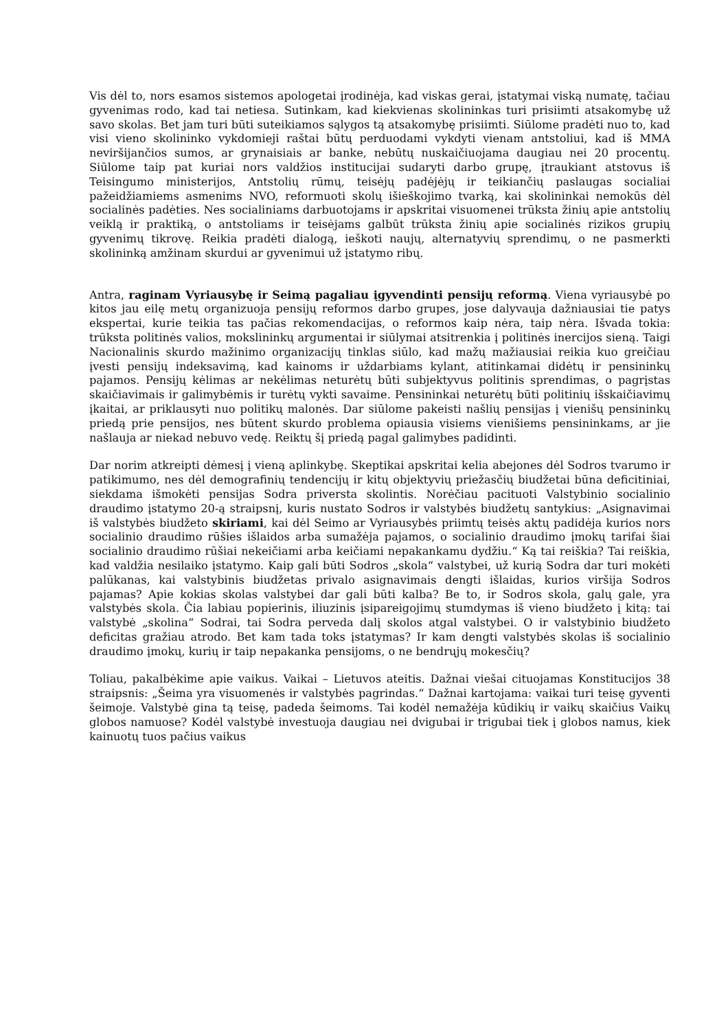Vis dėl to, nors esamos sistemos apologetai įrodinėja, kad viskas gerai, įstatymai viską numatę, tačiau gyvenimas rodo, kad tai netiesa. Sutinkam, kad kiekvienas skolininkas turi prisiimti atsakomybę už savo skolas. Bet jam turi būti suteikiamos sąlygos tą atsakomybę prisiimti. Siūlome pradėti nuo to, kad visi vieno skolininko vykdomieji raštai būtų perduodami vykdyti vienam antstoliui, kad iš MMA neviršijančios sumos, ar grynaisiais ar banke, nebūtų nuskaičiuojama daugiau nei 20 procentų. Siūlome taip pat kuriai nors valdžios institucijai sudaryti darbo grupę, įtraukiant atstovus iš Teisingumo ministerijos, Antstolių rūmų, teisėjų padėjėjų ir teikiančių paslaugas socialiai pažeidžiamiems asmenims NVO, reformuoti skolų išieškojimo tvarką, kai skolininkai nemokūs dėl socialinės padėties. Nes socialiniams darbuotojams ir apskritai visuomenei trūksta žinių apie antstolių veiklą ir praktiką, o antstoliams ir teisėjams galbūt trūksta žinių apie socialinės rizikos grupių gyvenimų tikrovę. Reikia pradėti dialogą, ieškoti naujų, alternatyvių sprendimų, o ne pasmerkti skolininką amžinam skurdui ar gyvenimui už įstatymo ribų.
Antra, raginam Vyriausybę ir Seimą pagaliau įgyvendinti pensijų reformą. Viena vyriausybė po kitos jau eilę metų organizuoja pensijų reformos darbo grupes, jose dalyvauja dažniausiai tie patys ekspertai, kurie teikia tas pačias rekomendacijas, o reformos kaip nėra, taip nėra. Išvada tokia: trūksta politinės valios, mokslininkų argumentai ir siūlymai atsitrenkia į politinės inercijos sieną. Taigi Nacionalinis skurdo mažinimo organizacijų tinklas siūlo, kad mažų mažiausiai reikia kuo greičiau įvesti pensijų indeksavimą, kad kainoms ir uždarbiams kylant, atitinkamai didėtų ir pensininkų pajamos. Pensijų kėlimas ar nekėlimas neturėtų būti subjektyvus politinis sprendimas, o pagrįstas skaičiavimais ir galimybėmis ir turėtų vykti savaime. Pensininkai neturėtų būti politinių išskaičiavimų įkaitai, ar priklausyti nuo politikų malonės. Dar siūlome pakeisti našlių pensijas į vienišų pensininkų priedą prie pensijos, nes būtent skurdo problema opiausia visiems vienišiems pensininkams, ar jie našlauja ar niekad nebuvo vedę. Reiktų šį priedą pagal galimybes padidinti.
Dar norim atkreipti dėmesį į vieną aplinkybę. Skeptikai apskritai kelia abejones dėl Sodros tvarumo ir patikimumo, nes dėl demografinių tendencijų ir kitų objektyvių priežasčių biudžetai būna deficitiniai, siekdama išmokėti pensijas Sodra priversta skolintis. Norėčiau pacituoti Valstybinio socialinio draudimo įstatymo 20-ą straipsnį, kuris nustato Sodros ir valstybės biudžetų santykius: „Asignavimai iš valstybės biudžeto skiriami, kai dėl Seimo ar Vyriausybės priimtų teisės aktų padidėja kurios nors socialinio draudimo rūšies išlaidos arba sumažėja pajamos, o socialinio draudimo įmokų tarifai šiai socialinio draudimo rūšiai nekeičiami arba keičiami nepakankamu dydžiu.“ Ką tai reiškia? Tai reiškia, kad valdžia nesilaiko įstatymo. Kaip gali būti Sodros „skola“ valstybei, už kurią Sodra dar turi mokėti palūkanas, kai valstybinis biudžetas privalo asignavimais dengti išlaidas, kurios viršija Sodros pajamas? Apie kokias skolas valstybei dar gali būti kalba? Be to, ir Sodros skola, galų gale, yra valstybės skola. Čia labiau popierinis, iliuzinis įsipareigojimų stumdymas iš vieno biudžeto į kitą: tai valstybė „skolina“ Sodrai, tai Sodra perveda dalį skolos atgal valstybei. O ir valstybinio biudžeto deficitas gražiau atrodo. Bet kam tada toks įstatymas? Ir kam dengti valstybės skolas iš socialinio draudimo įmokų, kurių ir taip nepakanka pensijoms, o ne bendrųjų mokesčių?
Toliau, pakalbėkime apie vaikus. Vaikai – Lietuvos ateitis. Dažnai viešai cituojamas Konstitucijos 38 straipsnis: „Šeima yra visuomenės ir valstybės pagrindas.“ Dažnai kartojama: vaikai turi teisę gyventi šeimoje. Valstybė gina tą teisę, padeda šeimoms. Tai kodėl nemažėja kūdikių ir vaikų skaičius Vaikų globos namuose? Kodėl valstybė investuoja daugiau nei dvigubai ir trigubai tiek į globos namus, kiek kainuotų tuos pačius vaikus